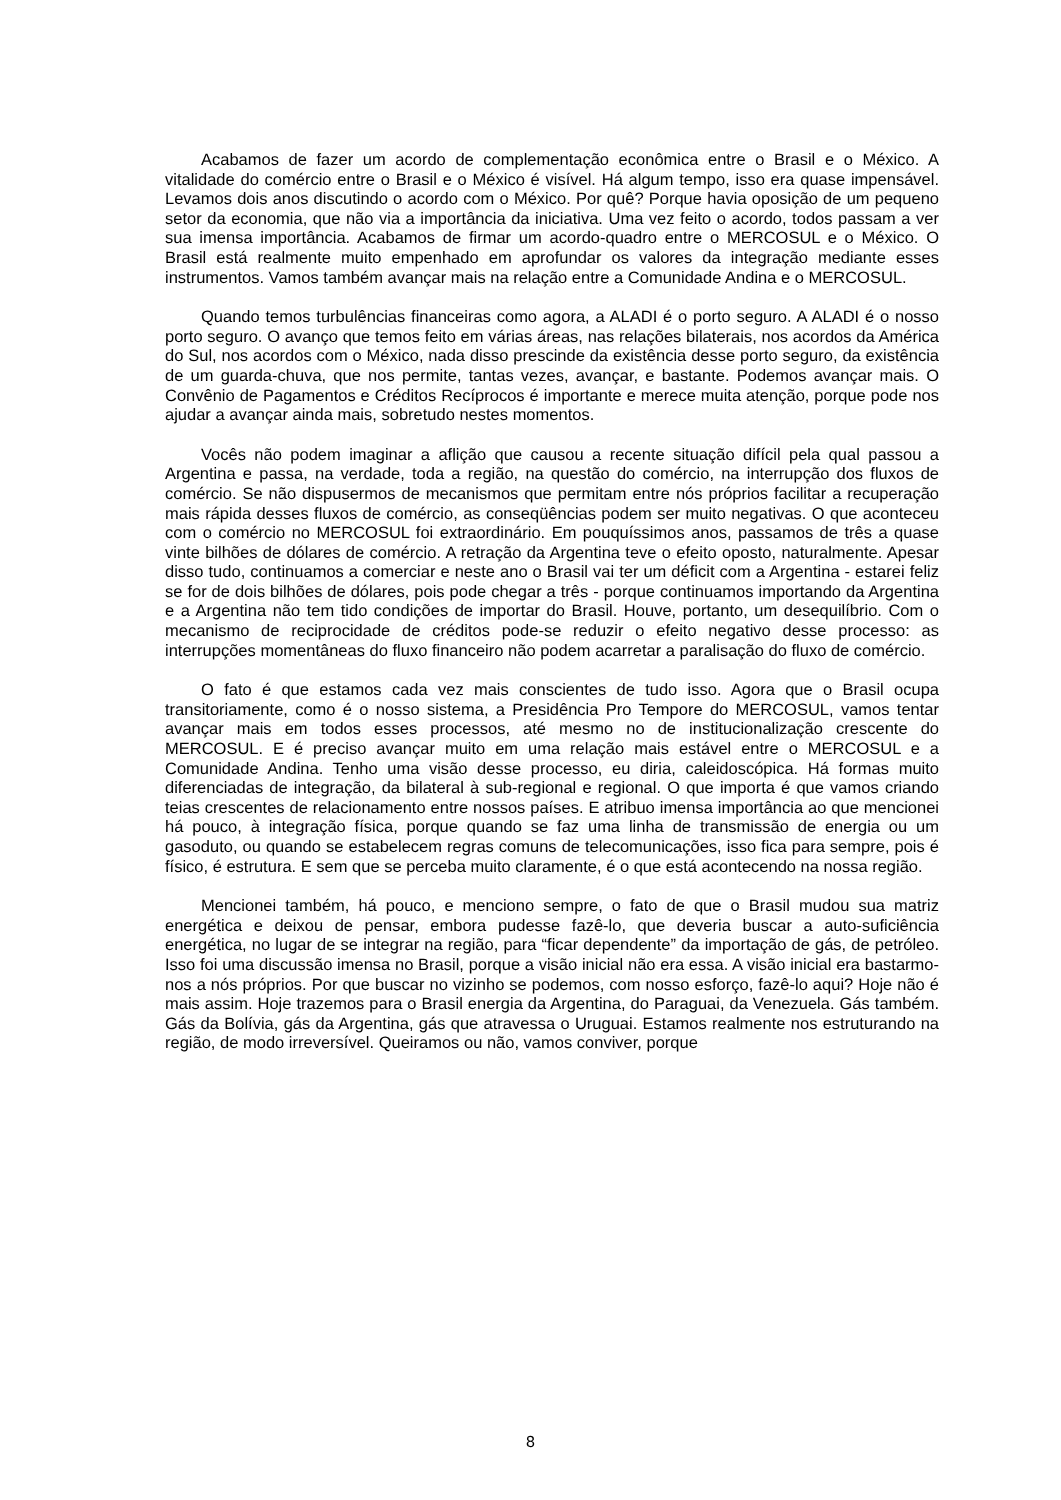Acabamos de fazer um acordo de complementação econômica entre o Brasil e o México. A vitalidade do comércio entre o Brasil e o México é visível. Há algum tempo, isso era quase impensável. Levamos dois anos discutindo o acordo com o México. Por quê? Porque havia oposição de um pequeno setor da economia, que não via a importância da iniciativa. Uma vez feito o acordo, todos passam a ver sua imensa importância. Acabamos de firmar um acordo-quadro entre o MERCOSUL e o México. O Brasil está realmente muito empenhado em aprofundar os valores da integração mediante esses instrumentos. Vamos também avançar mais na relação entre a Comunidade Andina e o MERCOSUL.
Quando temos turbulências financeiras como agora, a ALADI é o porto seguro. A ALADI é o nosso porto seguro. O avanço que temos feito em várias áreas, nas relações bilaterais, nos acordos da América do Sul, nos acordos com o México, nada disso prescinde da existência desse porto seguro, da existência de um guarda-chuva, que nos permite, tantas vezes, avançar, e bastante. Podemos avançar mais. O Convênio de Pagamentos e Créditos Recíprocos é importante e merece muita atenção, porque pode nos ajudar a avançar ainda mais, sobretudo nestes momentos.
Vocês não podem imaginar a aflição que causou a recente situação difícil pela qual passou a Argentina e passa, na verdade, toda a região, na questão do comércio, na interrupção dos fluxos de comércio. Se não dispusermos de mecanismos que permitam entre nós próprios facilitar a recuperação mais rápida desses fluxos de comércio, as conseqüências podem ser muito negativas. O que aconteceu com o comércio no MERCOSUL foi extraordinário. Em pouquíssimos anos, passamos de três a quase vinte bilhões de dólares de comércio. A retração da Argentina teve o efeito oposto, naturalmente. Apesar disso tudo, continuamos a comerciar e neste ano o Brasil vai ter um déficit com a Argentina - estarei feliz se for de dois bilhões de dólares, pois pode chegar a três - porque continuamos importando da Argentina e a Argentina não tem tido condições de importar do Brasil. Houve, portanto, um desequilíbrio. Com o mecanismo de reciprocidade de créditos pode-se reduzir o efeito negativo desse processo: as interrupções momentâneas do fluxo financeiro não podem acarretar a paralisação do fluxo de comércio.
O fato é que estamos cada vez mais conscientes de tudo isso. Agora que o Brasil ocupa transitoriamente, como é o nosso sistema, a Presidência Pro Tempore do MERCOSUL, vamos tentar avançar mais em todos esses processos, até mesmo no de institucionalização crescente do MERCOSUL. E é preciso avançar muito em uma relação mais estável entre o MERCOSUL e a Comunidade Andina. Tenho uma visão desse processo, eu diria, caleidoscópica. Há formas muito diferenciadas de integração, da bilateral à sub-regional e regional. O que importa é que vamos criando teias crescentes de relacionamento entre nossos países. E atribuo imensa importância ao que mencionei há pouco, à integração física, porque quando se faz uma linha de transmissão de energia ou um gasoduto, ou quando se estabelecem regras comuns de telecomunicações, isso fica para sempre, pois é físico, é estrutura. E sem que se perceba muito claramente, é o que está acontecendo na nossa região.
Mencionei também, há pouco, e menciono sempre, o fato de que o Brasil mudou sua matriz energética e deixou de pensar, embora pudesse fazê-lo, que deveria buscar a auto-suficiência energética, no lugar de se integrar na região, para “ficar dependente” da importação de gás, de petróleo. Isso foi uma discussão imensa no Brasil, porque a visão inicial não era essa. A visão inicial era bastarmo-nos a nós próprios. Por que buscar no vizinho se podemos, com nosso esforço, fazê-lo aqui? Hoje não é mais assim. Hoje trazemos para o Brasil energia da Argentina, do Paraguai, da Venezuela. Gás também. Gás da Bolívia, gás da Argentina, gás que atravessa o Uruguai. Estamos realmente nos estruturando na região, de modo irreversível. Queiramos ou não, vamos conviver, porque
8